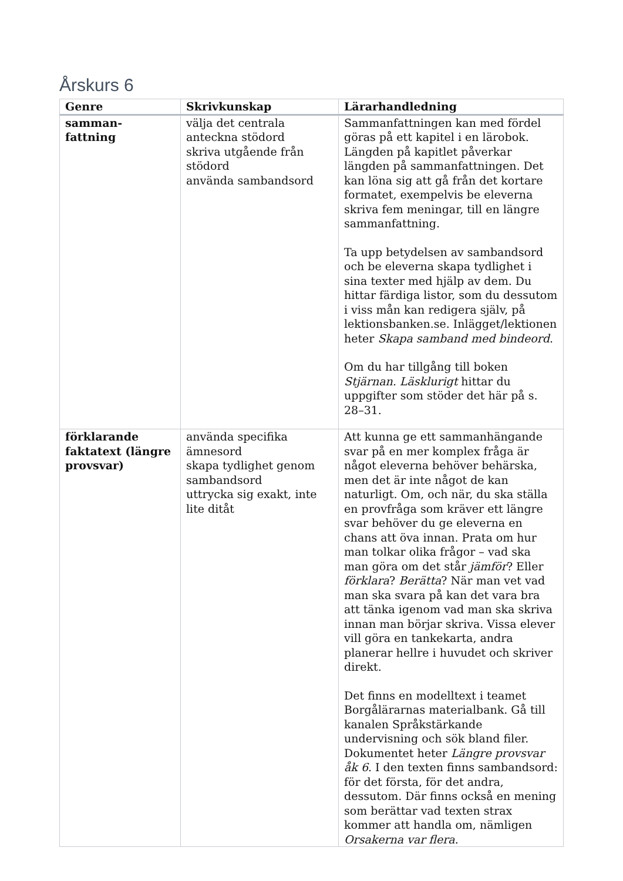Årskurs 6
| Genre | Skrivkunskap | Lärarhandledning |
| --- | --- | --- |
| samman- fattning | välja det centrala anteckna stödord skriva utgående från stödord använda sambandsord | Sammanfattningen kan med fördel göras på ett kapitel i en lärobok. Längden på kapitlet påverkar längden på sammanfattningen. Det kan löna sig att gå från det kortare formatet, exempelvis be eleverna skriva fem meningar, till en längre sammanfattning. Ta upp betydelsen av sambandsord och be eleverna skapa tydlighet i sina texter med hjälp av dem. Du hittar färdiga listor, som du dessutom i viss mån kan redigera själv, på lektionsbanken.se. Inlägget/lektionen heter Skapa samband med bindeord . Om du har tillgång till boken Stjärnan. Läsklurigt hittar du uppgifter som stöder det här på s. 28–31. |
| förklarande faktatext (längre provsvar) | använda specifika ämnesord skapa tydlighet genom sambandsord uttrycka sig exakt, inte lite ditåt | Att kunna ge ett sammanhängande svar på en mer komplex fråga är något eleverna behöver behärska, men det är inte något de kan naturligt. Om, och när, du ska ställa en provfråga som kräver ett längre svar behöver du ge eleverna en chans att öva innan. Prata om hur man tolkar olika frågor – vad ska man göra om det står jämför ? Eller förklara ? Berätta ? När man vet vad man ska svara på kan det vara bra att tänka igenom vad man ska skriva innan man börjar skriva. Vissa elever vill göra en tankekarta, andra planerar hellre i huvudet och skriver direkt. Det finns en modelltext i teamet Borgålärarnas materialbank. Gå till kanalen Språkstärkande undervisning och sök bland filer. Dokumentet heter Längre provsvar åk 6 . I den texten finns sambandsord: för det första, för det andra, dessutom. Där finns också en mening som berättar vad texten strax kommer att handla om, nämligen Orsakerna var flera . |